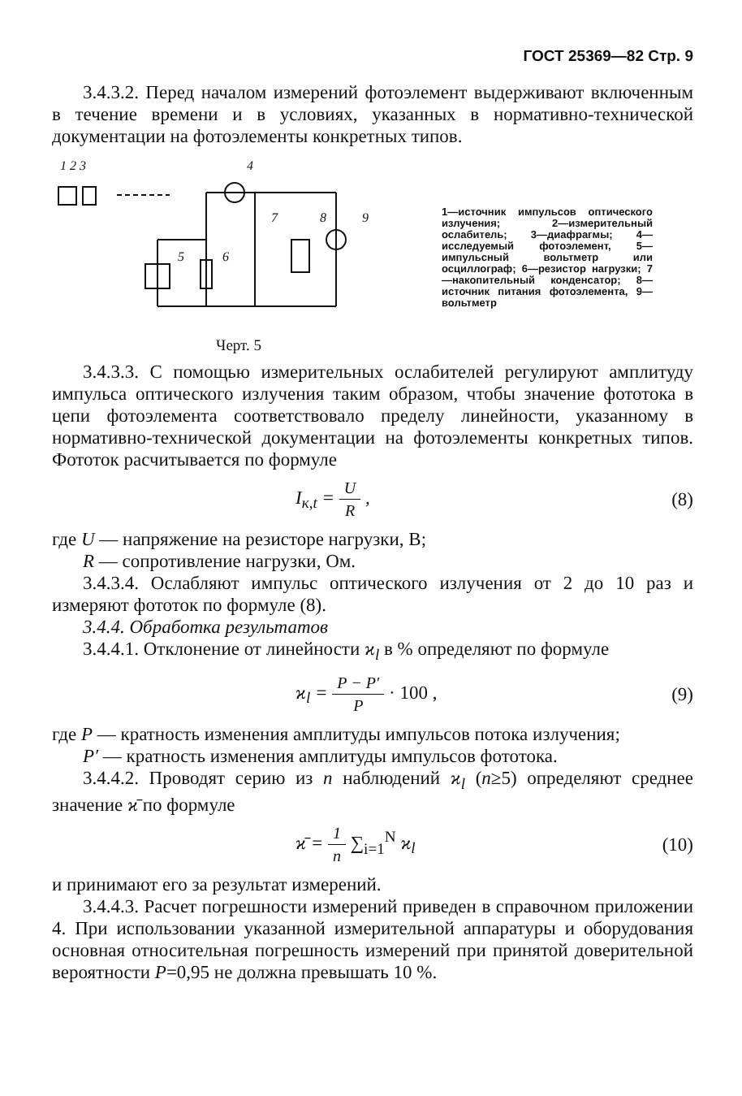ГОСТ 25369—82 Стр. 9
3.4.3.2. Перед началом измерений фотоэлемент выдерживают включенным в течение времени и в условиях, указанных в нормативно-технической документации на фотоэлементы конкретных типов.
1 2 3
4
7
8
9
5
6
Черт. 5
1—источник импульсов оптического излучения; 2—измерительный ослабитель; 3—диафрагмы; 4—исследуемый фотоэлемент, 5—импульсный вольтметр или осциллограф; 6—резистор нагрузки; 7—накопительный конденсатор; 8—источник питания фотоэлемента, 9—вольтметр
3.4.3.3. С помощью измерительных ослабителей регулируют амплитуду импульса оптического излучения таким образом, чтобы значение фототока в цепи фотоэлемента соответствовало пределу линейности, указанному в нормативно-технической документации на фотоэлементы конкретных типов. Фототок расчитывается по формуле
I<sub>к,t</sub> = U R , (8)
где U — напряжение на резисторе нагрузки, В;
R — сопротивление нагрузки, Ом.
3.4.3.4. Ослабляют импульс оптического излучения от 2 до 10 раз и измеряют фототок по формуле (8).
3.4.4. Обработка результатов
3.4.4.1. Отклонение от линейности ϰ<sub>l</sub> в % определяют по формуле
ϰ<sub>l</sub> = P − P′ P · 100 , (9)
где P — кратность изменения амплитуды импульсов потока излучения;
P′ — кратность изменения амплитуды импульсов фототока.
3.4.4.2. Проводят серию из n наблюдений ϰ<sub>l</sub> (n≥5) определяют среднее значение ϰ̄ по формуле
ϰ̄ = 1 n ∑<sub>i=1</sub><sup>N</sup> ϰ<sub>l</sub> (10)
и принимают его за результат измерений.
3.4.4.3. Расчет погрешности измерений приведен в справочном приложении 4. При использовании указанной измерительной аппаратуры и оборудования основная относительная погрешность измерений при принятой доверительной вероятности P=0,95 не должна превышать 10 %.